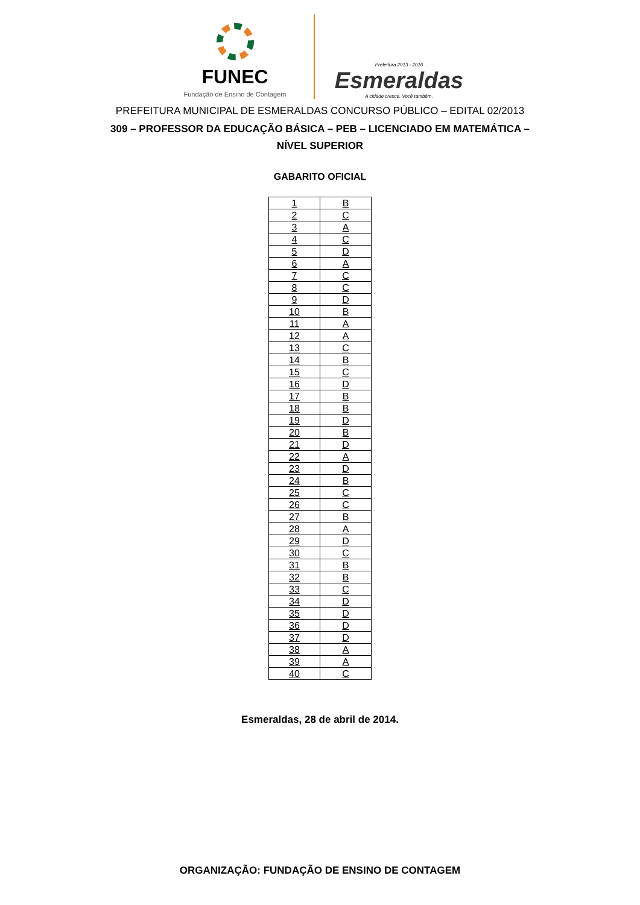FUNEC
Fundação de Ensino de Contagem
Prefeitura 2013 - 2016
Esmeraldas
A cidade cresce. Você também.
PREFEITURA MUNICIPAL DE ESMERALDAS CONCURSO PÚBLICO – EDITAL 02/2013
309 – PROFESSOR DA EDUCAÇÃO BÁSICA – PEB – LICENCIADO EM MATEMÁTICA – NÍVEL SUPERIOR
GABARITO OFICIAL
| 1 | B |
| 2 | C |
| 3 | A |
| 4 | C |
| 5 | D |
| 6 | A |
| 7 | C |
| 8 | C |
| 9 | D |
| 10 | B |
| 11 | A |
| 12 | A |
| 13 | C |
| 14 | B |
| 15 | C |
| 16 | D |
| 17 | B |
| 18 | B |
| 19 | D |
| 20 | B |
| 21 | D |
| 22 | A |
| 23 | D |
| 24 | B |
| 25 | C |
| 26 | C |
| 27 | B |
| 28 | A |
| 29 | D |
| 30 | C |
| 31 | B |
| 32 | B |
| 33 | C |
| 34 | D |
| 35 | D |
| 36 | D |
| 37 | D |
| 38 | A |
| 39 | A |
| 40 | C |
Esmeraldas, 28 de abril de 2014.
ORGANIZAÇÃO: FUNDAÇÃO DE ENSINO DE CONTAGEM